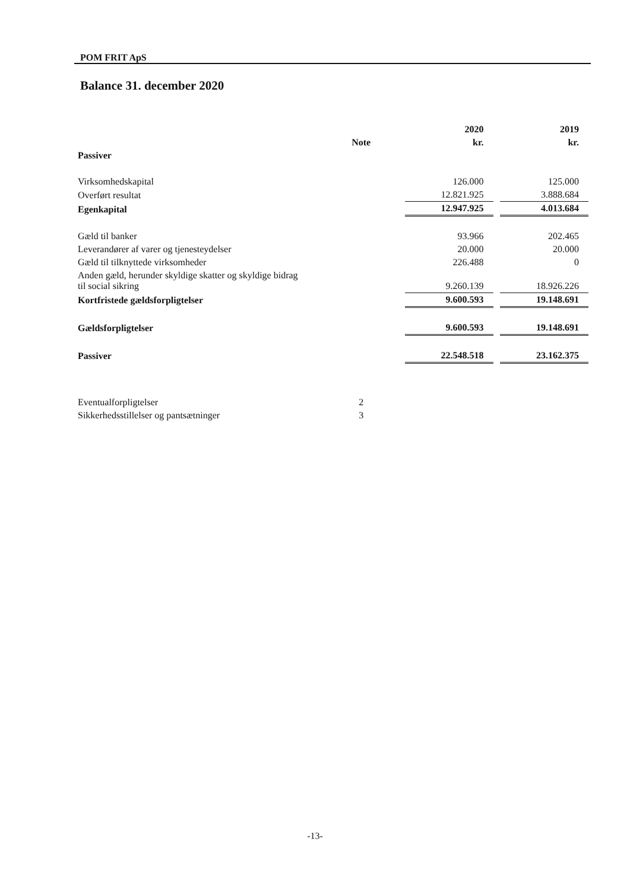POM FRIT ApS
Balance 31. december 2020
| | | 2020 | | 2019 |
| --- | --- | --- | --- | --- |
| | Note | kr. | | kr. |
| Passiver | | | | |
| Virksomhedskapital | | 126.000 | | 125.000 |
| Overført resultat | | 12.821.925 | | 3.888.684 |
| Egenkapital | | 12.947.925 | | 4.013.684 |
| Gæld til banker | | 93.966 | | 202.465 |
| Leverandører af varer og tjenesteydelser | | 20.000 | | 20.000 |
| Gæld til tilknyttede virksomheder | | 226.488 | | 0 |
| Anden gæld, herunder skyldige skatter og skyldige bidrag til social sikring | | 9.260.139 | | 18.926.226 |
| Kortfristede gældsforpligtelser | | 9.600.593 | | 19.148.691 |
| Gældsforpligtelser | | 9.600.593 | | 19.148.691 |
| Passiver | | 22.548.518 | | 23.162.375 |
| Eventualforpligtelser | 2 | | | |
| Sikkerhedsstillelser og pantsætninger | 3 | | | |
-13-